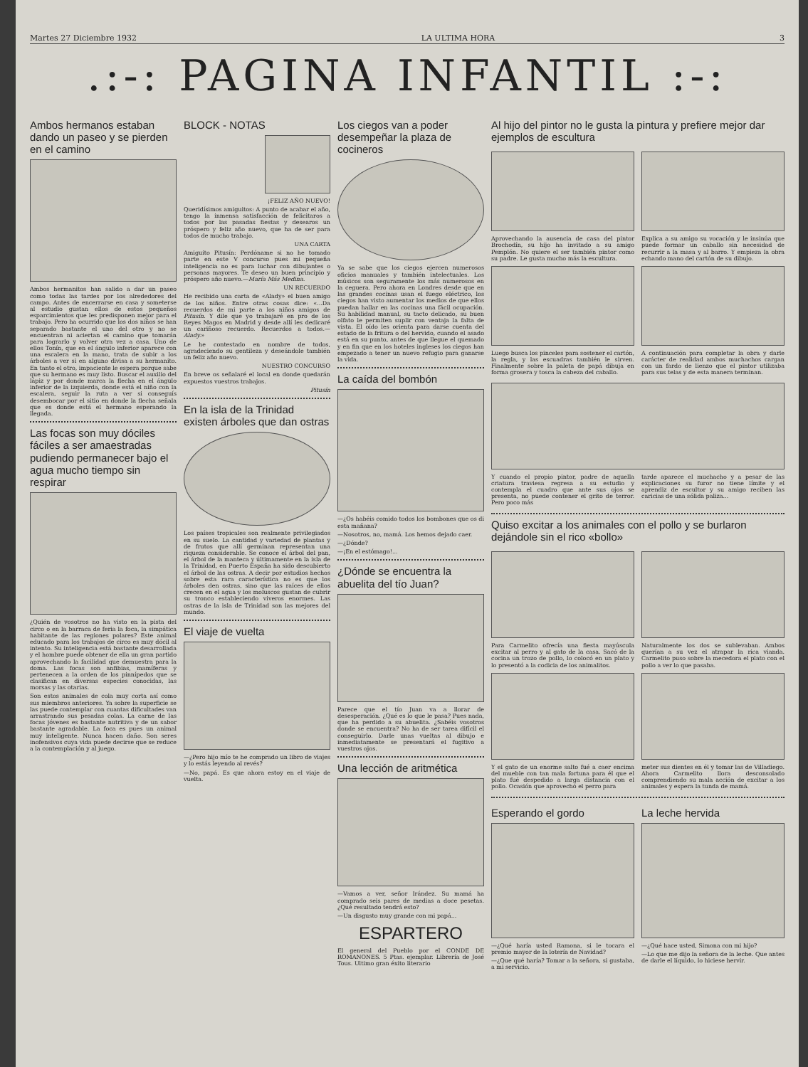Martes 27 Diciembre 1932 LA ULTIMA HORA 3
.:-: PAGINA INFANTIL :-:
Ambos hermanos estaban dando un paseo y se pierden en el camino
Ambos hermanitos han salido a dar un paseo como todas las tardes por los alrededores del campo. Antes de encerrarse en casa y someterse al estudio gustan ellos de estos pequeños esparcimientos que les predisponen mejor para el trabajo. Pero ha ocurrido que los dos niños se han separado bastante el uno del otro y no se encuentran ni aciertan el camino que tomarán para lograrlo y volver otra vez a casa. Uno de ellos Tonín, que en el ángulo inferior aparece con una escalera en la mano, trata de subir a los árboles a ver si en alguno divisa a su hermanito. En tanto el otro, impaciente le espera porque sabe que su hermano es muy listo. Buscar el auxilio del lápiz y por donde marca la flecha en el ángulo inferior de la izquierda, donde está el niño con la escalera, seguir la ruta a ver si conseguís desembocar por el sitio en donde la flecha señala que es donde está el hermano esperando la llegada.
Las focas son muy dóciles fáciles a ser amaestradas pudiendo permanecer bajo el agua mucho tiempo sin respirar
¿Quién de vosotros no ha visto en la pista del circo o en la barraca de feria la foca, la simpática habitante de las regiones polares? Este animal educado para los trabajos de circo es muy dócil al intento. Su inteligencia está bastante desarrollada y el hombre puede obtener de ella un gran partido aprovechando la facilidad que demuestra para la doma. Las focas son anfibias, mamíferas y pertenecen a la orden de los pinnípedos que se clasifican en diversas especies conocidas, las morsas y las otarias.
Son estos animales de cola muy corta así como sus miembros anteriores. Ya sobre la superficie se las puede contemplar con cuantas dificultades van arrastrando sus pesadas colas. La carne de las focas jóvenes es bastante nutritiva y de un sabor bastante agradable. La foca es pues un animal muy inteligente. Nunca hacen daño. Son seres inofensivos cuya vida puede decirse que se reduce a la contemplación y al juego.
BLOCK - NOTAS
¡FELIZ AÑO NUEVO!
Queridísimos amiguitos: A punto de acabar el año, tengo la inmensa satisfacción de felicitaros a todos por las pasadas fiestas y desearos un próspero y feliz año nuevo, que ha de ser para todos de mucho trabajo.
UNA CARTA
Amiguito Pitusín: Perdóname si no he tomado parte en este V concurso pues mi pequeña inteligencia no es para luchar con dibujantes o personas mayores. Te deseo un buen principio y próspero año nuevo.—María Más Medina.
UN RECUERDO
He recibido una carta de «Alady» el buen amigo de los niños. Entre otras cosas dice: «...Da recuerdos de mi parte a los niños amigos de Pitusín. Y dile que yo trabajaré en pro de los Reyes Magos en Madrid y desde allí les dedicaré un cariñoso recuerdo. Recuerdos a todos.—Alady.»
Le he contestado en nombre de todos, agradeciendo su gentileza y deseándole también un feliz año nuevo.
NUESTRO CONCURSO
En breve os señalaré el local en donde quedarán expuestos vuestros trabajos.
Pitusín
En la isla de la Trinidad existen árboles que dan ostras
Los países tropicales son realmente privilegiados en su suelo. La cantidad y variedad de plantas y de frutos que allí germinan representan una riqueza considerable. Se conoce el árbol del pan, el árbol de la manteca y últimamente en la isla de la Trinidad, en Puerto España ha sido descubierto el árbol de las ostras. A decir por estudios hechos sobre esta rara característica no es que los árboles den ostras, sino que las raíces de ellos crecen en el agua y los moluscos gustan de cubrir su tronco estableciendo viveros enormes. Las ostras de la isla de Trinidad son las mejores del mundo.
El viaje de vuelta
—¿Pero hijo mío te he comprado un libro de viajes y lo estás leyendo al revés?
—No, papá. Es que ahora estoy en el viaje de vuelta.
Los ciegos van a poder desempeñar la plaza de cocineros
Ya se sabe que los ciegos ejercen numerosos oficios manuales y también intelectuales. Los músicos son seguramente los más numerosos en la ceguera. Pero ahora en Londres desde que en las grandes cocinas usan el fuego eléctrico, los ciegos han visto aumentar los medios de que ellos puedan hallar en las cocinas una fácil ocupación. Su habilidad manual, su tacto delicado, su buen olfato le permiten suplir con ventaja la falta de vista. El oído les orienta para darse cuenta del estado de la fritura o del hervido, cuando el asado está en su punto, antes de que llegue el quemado y en fin que en los hoteles ingleses los ciegos han empezado a tener un nuevo refugio para ganarse la vida.
La caída del bombón
—¿Os habéis comido todos los bombones que os di esta mañana?
—Nosotros, no, mamá. Los hemos dejado caer.
—¿Dónde?
—¡En el estómago!...
¿Dónde se encuentra la abuelita del tío Juan?
Parece que el tío Juan va a llorar de desesperación. ¿Qué es lo que le pasa? Pues nada, que ha perdido a su abuelita. ¿Sabéis vosotros donde se encuentra? No ha de ser tarea difícil el conseguirlo. Darle unas vueltas al dibujo e inmediatamente se presentará el fugitivo a vuestros ojos.
Una lección de aritmética
—Vamos a ver, señor Irández. Su mamá ha comprado seis pares de medias a doce pesetas. ¿Qué resultado tendrá esto?
—Un disgusto muy grande con mi papá...
ESPARTERO
El general del Pueblo por el CONDE DE ROMANONES. 5 Ptas. ejemplar. Librería de José Tous. Ultimo gran éxito literario
Al hijo del pintor no le gusta la pintura y prefiere mejor dar ejemplos de escultura
Aprovechando la ausencia de casa del pintor Brochodín, su hijo ha invitado a su amigo Pemplón. No quiere el ser también pintor como su padre. Le gusta mucho más la escultura.
Luego busca los pinceles para sostener el cartón, la regla, y las escuadras también le sirven. Finalmente sobre la paleta de papá dibuja en forma grosera y tosca la cabeza del caballo.
Explica a su amigo su vocación y le insinúa que puede formar un caballo sin necesidad de recurrir a la masa y al barro. Y empieza la obra echando mano del cartón de su dibujo.
A continuación para completar la obra y darle carácter de realidad ambos muchachos cargan con un fardo de lienzo que el pintor utilizaba para sus telas y de esta manera terminan.
Y cuando el propio pintor, padre de aquella criatura traviesa regresa a su estudio y contempla el cuadro que ante sus ojos se presenta, no puede contener el grito de terror. Pero poco más
tarde aparece el muchacho y a pesar de las explicaciones su furor no tiene límite y el aprendiz de escultor y su amigo reciben las caricias de una sólida paliza...
Quiso excitar a los animales con el pollo y se burlaron dejándole sin el rico «bollo»
Para Carmelito ofrecía una fiesta mayúscula excitar al perro y al gato de la casa. Sacó de la cocina un trozo de pollo, lo colocó en un plato y lo presentó a la codicia de los animalitos.
Y el gato de un enorme salto fué a caer encima del mueble con tan mala fortuna para él que el plato fué despedido a larga distancia con el pollo. Ocasión que aprovechó el perro para
Naturalmente los dos se sublevaban. Ambos querían a su vez el atrapar la rica vianda. Carmelito puso sobre la mecedora el plato con el pollo a ver lo que pasaba.
meter sus dientes en él y tomar las de Villadiego. Ahora Carmelito llora desconsolado comprendiendo su mala acción de excitar a los animales y espera la tunda de mamá.
Esperando el gordo
—¿Qué haría usted Ramona, si le tocara el premio mayor de la lotería de Navidad?
—¿Que qué haría? Tomar a la señora, si gustaba, a mi servicio.
La leche hervida
—¿Qué hace usted, Simona con mi hijo?
—Lo que me dijo la señora de la leche. Que antes de darle el líquido, lo hiciese hervir.